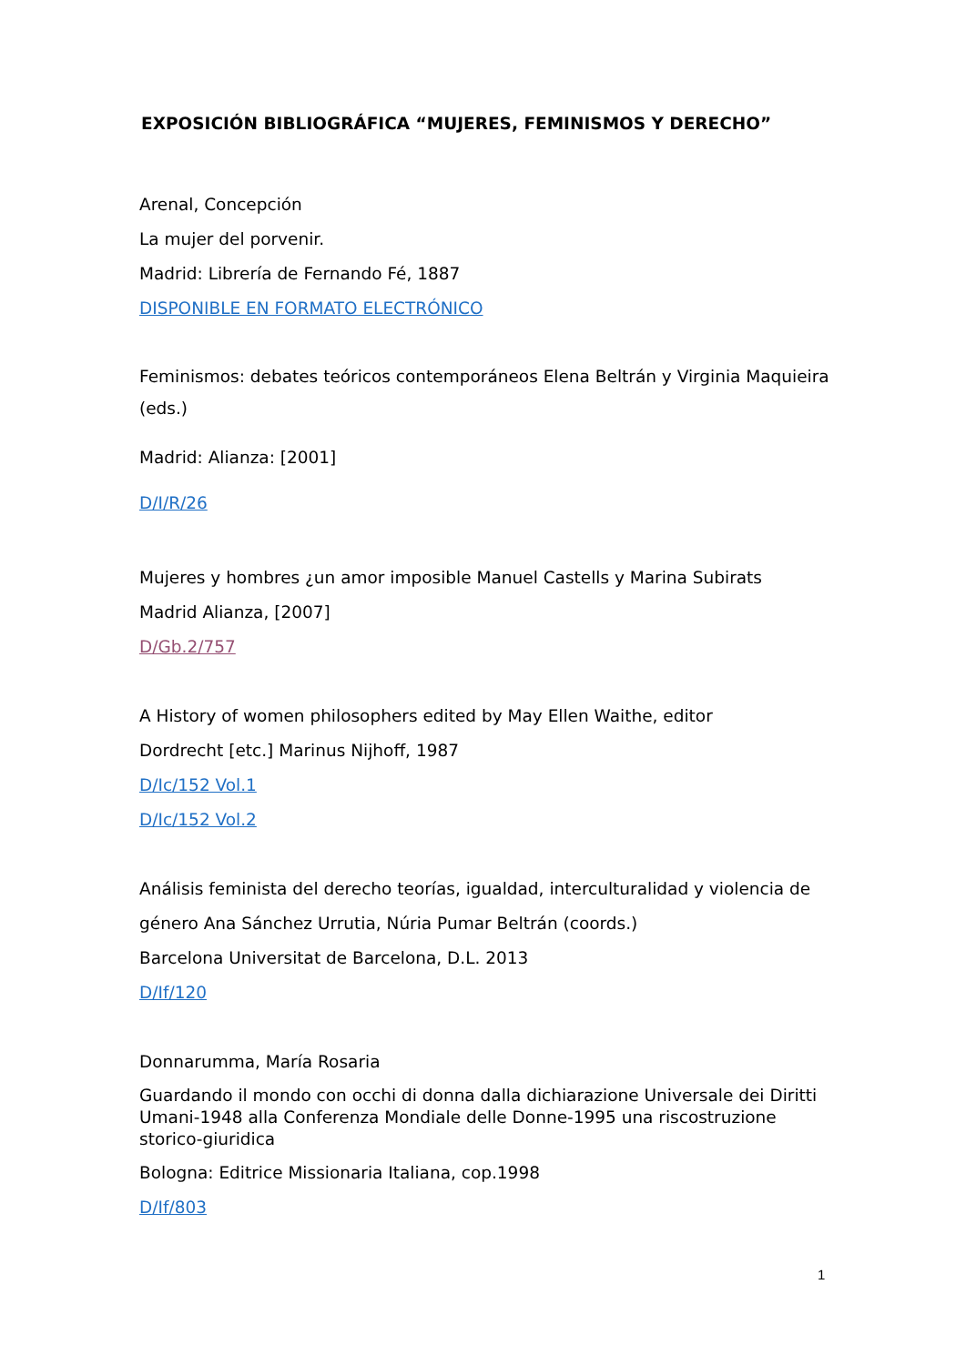EXPOSICIÓN BIBLIOGRÁFICA “MUJERES, FEMINISMOS Y DERECHO”
Arenal, Concepción
La mujer del porvenir.
Madrid: Librería de Fernando Fé, 1887
DISPONIBLE EN FORMATO ELECTRÓNICO
Feminismos: debates teóricos contemporáneos Elena Beltrán y Virginia Maquieira (eds.)
Madrid: Alianza: [2001]
D/I/R/26
Mujeres y hombres ¿un amor imposible Manuel Castells y Marina Subirats
Madrid Alianza, [2007]
D/Gb.2/757
A History of women philosophers edited by May Ellen Waithe, editor
Dordrecht [etc.] Marinus Nijhoff, 1987
D/Ic/152 Vol.1
D/Ic/152 Vol.2
Análisis feminista del derecho teorías, igualdad, interculturalidad y violencia de género Ana Sánchez Urrutia, Núria Pumar Beltrán (coords.)
Barcelona Universitat de Barcelona, D.L. 2013
D/If/120
Donnarumma, María Rosaria
Guardando il mondo con occhi di donna dalla dichiarazione Universale dei Diritti Umani-1948 alla Conferenza Mondiale delle Donne-1995 una riscostruzione storico-giuridica
Bologna: Editrice Missionaria Italiana, cop.1998
D/If/803
1